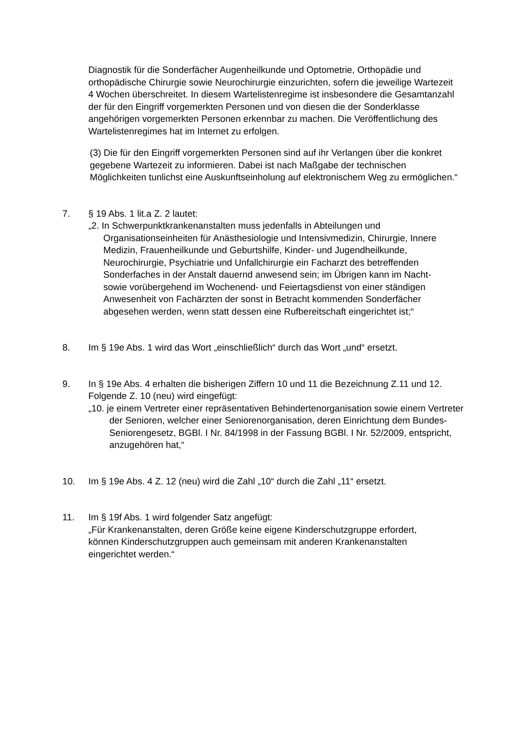Diagnostik für die Sonderfächer Augenheilkunde und Optometrie, Orthopädie und orthopädische Chirurgie sowie Neurochirurgie einzurichten, sofern die jeweilige Wartezeit 4 Wochen überschreitet. In diesem Wartelistenregime ist insbesondere die Gesamtanzahl der für den Eingriff vorgemerkten Personen und von diesen die der Sonderklasse angehörigen vorgemerkten Personen erkennbar zu machen. Die Veröffentlichung des Wartelistenregimes hat im Internet zu erfolgen.
(3) Die für den Eingriff vorgemerkten Personen sind auf ihr Verlangen über die konkret gegebene Wartezeit zu informieren. Dabei ist nach Maßgabe der technischen Möglichkeiten tunlichst eine Auskunftseinholung auf elektronischem Weg zu ermöglichen.“
7. § 19 Abs. 1 lit.a Z. 2 lautet:
„2. In Schwerpunktkrankenanstalten muss jedenfalls in Abteilungen und Organisationseinheiten für Anästhesiologie und Intensivmedizin, Chirurgie, Innere Medizin, Frauenheilkunde und Geburtshilfe, Kinder- und Jugendheilkunde, Neurochirurgie, Psychiatrie und Unfallchirurgie ein Facharzt des betreffenden Sonderfaches in der Anstalt dauernd anwesend sein; im Übrigen kann im Nacht- sowie vorübergehend im Wochenend- und Feiertagsdienst von einer ständigen Anwesenheit von Fachärzten der sonst in Betracht kommenden Sonderfächer abgesehen werden, wenn statt dessen eine Rufbereitschaft eingerichtet ist;“
8. Im § 19e Abs. 1 wird das Wort „einschließlich“ durch das Wort „und“ ersetzt.
9. In § 19e Abs. 4 erhalten die bisherigen Ziffern 10 und 11 die Bezeichnung Z.11 und 12. Folgende Z. 10 (neu) wird eingefügt:
„10. je einem Vertreter einer repräsentativen Behindertenorganisation sowie einem Vertreter der Senioren, welcher einer Seniorenorganisation, deren Einrichtung dem Bundes-Seniorengesetz, BGBl. I Nr. 84/1998 in der Fassung BGBl. I Nr. 52/2009, entspricht, anzugehören hat,“
10. Im § 19e Abs. 4 Z. 12 (neu) wird die Zahl „10“ durch die Zahl „11“ ersetzt.
11. Im § 19f Abs. 1 wird folgender Satz angefügt:
„Für Krankenanstalten, deren Größe keine eigene Kinderschutzgruppe erfordert, können Kinderschutzgruppen auch gemeinsam mit anderen Krankenanstalten eingerichtet werden.“